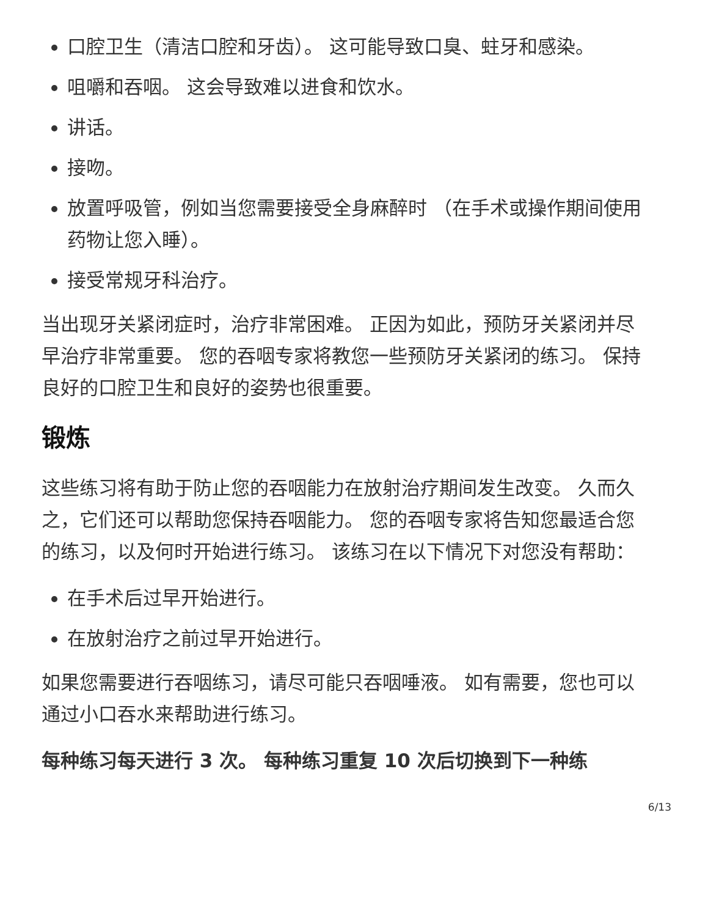口腔卫生（清洁口腔和牙齿）。 这可能导致口臭、蛀牙和感染。
咀嚼和吞咽。 这会导致难以进食和饮水。
讲话。
接吻。
放置呼吸管，例如当您需要接受全身麻醉时 （在手术或操作期间使用药物让您入睡）。
接受常规牙科治疗。
当出现牙关紧闭症时，治疗非常困难。 正因为如此，预防牙关紧闭并尽早治疗非常重要。 您的吞咽专家将教您一些预防牙关紧闭的练习。 保持良好的口腔卫生和良好的姿势也很重要。
锻炼
这些练习将有助于防止您的吞咽能力在放射治疗期间发生改变。 久而久之，它们还可以帮助您保持吞咽能力。 您的吞咽专家将告知您最适合您的练习，以及何时开始进行练习。 该练习在以下情况下对您没有帮助：
在手术后过早开始进行。
在放射治疗之前过早开始进行。
如果您需要进行吞咽练习，请尽可能只吞咽唾液。 如有需要，您也可以通过小口吞水来帮助进行练习。
每种练习每天进行 3 次。 每种练习重复 10 次后切换到下一种练
6/13